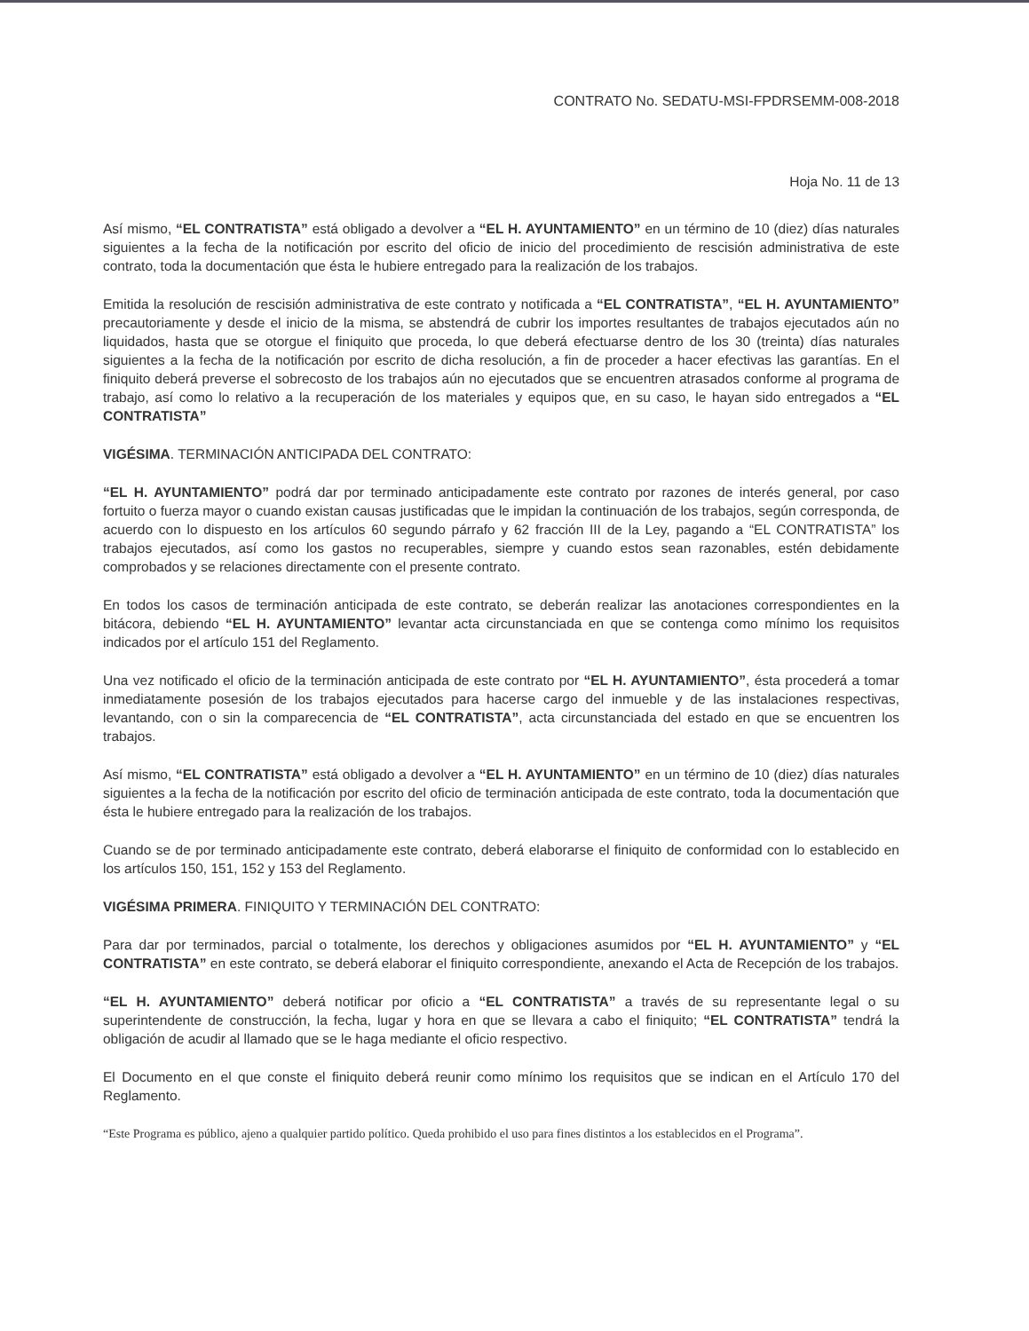CONTRATO No. SEDATU-MSI-FPDRSEMM-008-2018
Hoja No. 11 de 13
Así mismo, “EL CONTRATISTA” está obligado a devolver a “EL H. AYUNTAMIENTO” en un término de 10 (diez) días naturales siguientes a la fecha de la notificación por escrito del oficio de inicio del procedimiento de rescisión administrativa de este contrato, toda la documentación que ésta le hubiere entregado para la realización de los trabajos.
Emitida la resolución de rescisión administrativa de este contrato y notificada a “EL CONTRATISTA”, “EL H. AYUNTAMIENTO” precautoriamente y desde el inicio de la misma, se abstendrá de cubrir los importes resultantes de trabajos ejecutados aún no liquidados, hasta que se otorgue el finiquito que proceda, lo que deberá efectuarse dentro de los 30 (treinta) días naturales siguientes a la fecha de la notificación por escrito de dicha resolución, a fin de proceder a hacer efectivas las garantías. En el finiquito deberá preverse el sobrecosto de los trabajos aún no ejecutados que se encuentren atrasados conforme al programa de trabajo, así como lo relativo a la recuperación de los materiales y equipos que, en su caso, le hayan sido entregados a “EL CONTRATISTA”
VIGÉSIMA. TERMINACIÓN ANTICIPADA DEL CONTRATO:
“EL H. AYUNTAMIENTO” podrá dar por terminado anticipadamente este contrato por razones de interés general, por caso fortuito o fuerza mayor o cuando existan causas justificadas que le impidan la continuación de los trabajos, según corresponda, de acuerdo con lo dispuesto en los artículos 60 segundo párrafo y 62 fracción III de la Ley, pagando a “EL CONTRATISTA” los trabajos ejecutados, así como los gastos no recuperables, siempre y cuando estos sean razonables, estén debidamente comprobados y se relaciones directamente con el presente contrato.
En todos los casos de terminación anticipada de este contrato, se deberán realizar las anotaciones correspondientes en la bitácora, debiendo “EL H. AYUNTAMIENTO” levantar acta circunstanciada en que se contenga como mínimo los requisitos indicados por el artículo 151 del Reglamento.
Una vez notificado el oficio de la terminación anticipada de este contrato por “EL H. AYUNTAMIENTO”, ésta procederá a tomar inmediatamente posesión de los trabajos ejecutados para hacerse cargo del inmueble y de las instalaciones respectivas, levantando, con o sin la comparecencia de “EL CONTRATISTA”, acta circunstanciada del estado en que se encuentren los trabajos.
Así mismo, “EL CONTRATISTA” está obligado a devolver a “EL H. AYUNTAMIENTO” en un término de 10 (diez) días naturales siguientes a la fecha de la notificación por escrito del oficio de terminación anticipada de este contrato, toda la documentación que ésta le hubiere entregado para la realización de los trabajos.
Cuando se de por terminado anticipadamente este contrato, deberá elaborarse el finiquito de conformidad con lo establecido en los artículos 150, 151, 152 y 153 del Reglamento.
VIGÉSIMA PRIMERA. FINIQUITO Y TERMINACIÓN DEL CONTRATO:
Para dar por terminados, parcial o totalmente, los derechos y obligaciones asumidos por “EL H. AYUNTAMIENTO” y “EL CONTRATISTA” en este contrato, se deberá elaborar el finiquito correspondiente, anexando el Acta de Recepción de los trabajos.
“EL H. AYUNTAMIENTO” deberá notificar por oficio a “EL CONTRATISTA” a través de su representante legal o su superintendente de construcción, la fecha, lugar y hora en que se llevara a cabo el finiquito; “EL CONTRATISTA” tendrá la obligación de acudir al llamado que se le haga mediante el oficio respectivo.
El Documento en el que conste el finiquito deberá reunir como mínimo los requisitos que se indican en el Artículo 170 del Reglamento.
“Este Programa es público, ajeno a qualquier partido político. Queda prohibido el uso para fines distintos a los establecidos en el Programa”.